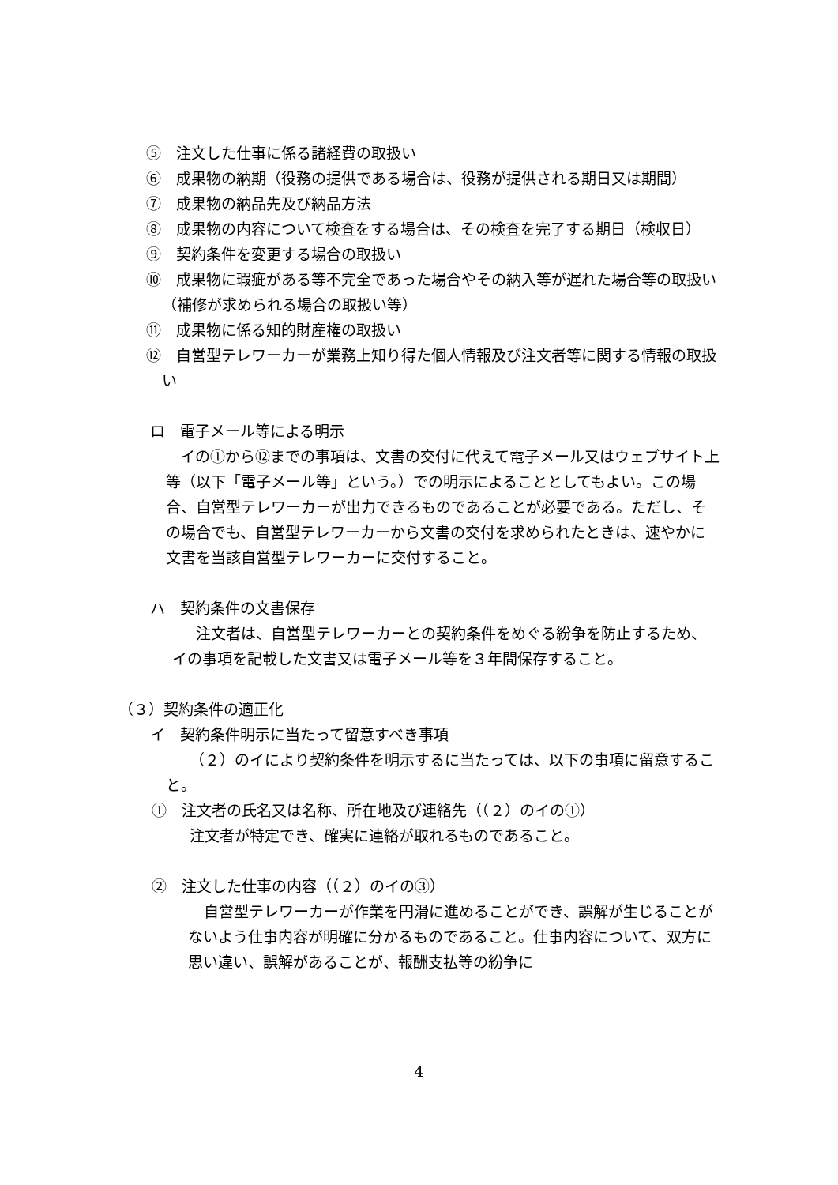⑤　注文した仕事に係る諸経費の取扱い
⑥　成果物の納期（役務の提供である場合は、役務が提供される期日又は期間）
⑦　成果物の納品先及び納品方法
⑧　成果物の内容について検査をする場合は、その検査を完了する期日（検収日）
⑨　契約条件を変更する場合の取扱い
⑩　成果物に瑕疵がある等不完全であった場合やその納入等が遅れた場合等の取扱い（補修が求められる場合の取扱い等）
⑪　成果物に係る知的財産権の取扱い
⑫　自営型テレワーカーが業務上知り得た個人情報及び注文者等に関する情報の取扱い
ロ　電子メール等による明示
イの①から⑫までの事項は、文書の交付に代えて電子メール又はウェブサイト上等（以下「電子メール等」という。）での明示によることとしてもよい。この場合、自営型テレワーカーが出力できるものであることが必要である。ただし、その場合でも、自営型テレワーカーから文書の交付を求められたときは、速やかに文書を当該自営型テレワーカーに交付すること。
ハ　契約条件の文書保存
注文者は、自営型テレワーカーとの契約条件をめぐる紛争を防止するため、イの事項を記載した文書又は電子メール等を３年間保存すること。
（３）契約条件の適正化
イ　契約条件明示に当たって留意すべき事項
（２）のイにより契約条件を明示するに当たっては、以下の事項に留意すること。
①　注文者の氏名又は名称、所在地及び連絡先（（２）のイの①）
注文者が特定でき、確実に連絡が取れるものであること。
②　注文した仕事の内容（（２）のイの③）
自営型テレワーカーが作業を円滑に進めることができ、誤解が生じることがないよう仕事内容が明確に分かるものであること。仕事内容について、双方に思い違い、誤解があることが、報酬支払等の紛争に
4